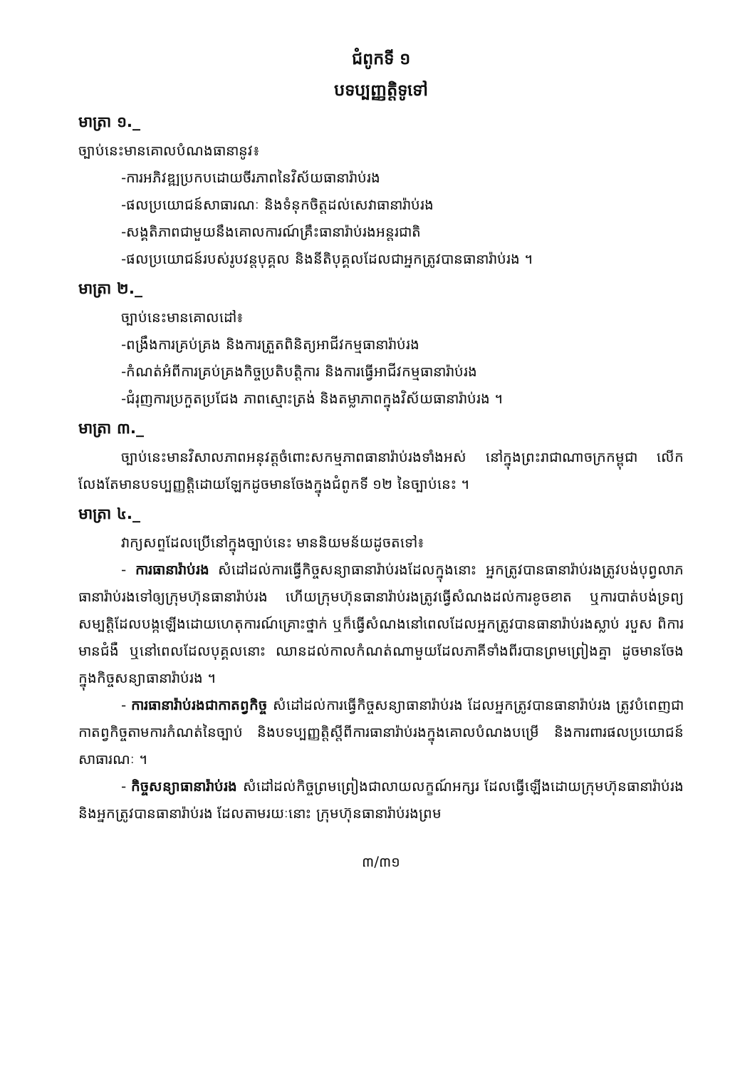ជំពូកទី ១
បទប្បញ្ញត្តិទូទៅ
មាត្រា ១._
ច្បាប់នេះមានគោលបំណងធានានូវ៖
-ការអភិវឌ្ឍប្រកបដោយចីរភាពនៃវិស័យធានារ៉ាប់រង
-ផលប្រយោជន៍សាធារណៈ និងទំនុកចិត្តដល់សេវាធានារ៉ាប់រង
-សង្គតិភាពជាមួយនឹងគោលការណ៍គ្រឹះធានារ៉ាប់រងអន្តរជាតិ
-ផលប្រយោជន៍របស់រូបវន្តបុគ្គល និងនីតិបុគ្គលដែលជាអ្នកត្រូវបានធានារ៉ាប់រង ។
មាត្រា ២._
ច្បាប់នេះមានគោលដៅ៖
-ពង្រឹងការគ្រប់គ្រង និងការត្រួតពិនិត្យអាជីវកម្មធានារ៉ាប់រង
-កំណត់អំពីការគ្រប់គ្រងកិច្ចប្រតិបត្តិការ និងការធ្វើអាជីវកម្មធានារ៉ាប់រង
-ជំរុញការប្រកួតប្រជែង ភាពស្មោះត្រង់ និងតម្លាភាពក្នុងវិស័យធានារ៉ាប់រង ។
មាត្រា ៣._
ច្បាប់នេះមានវិសាលភាពអនុវត្តចំពោះសកម្មភាពធានារ៉ាប់រងទាំងអស់ នៅក្នុងព្រះរាជាណាចក្រកម្ពុជា លើកលែងតែមានបទប្បញ្ញត្តិដោយឡែកដូចមានចែងក្នុងជំពូកទី ១២ នៃច្បាប់នេះ ។
មាត្រា ៤._
វាក្យសព្ទដែលប្រើនៅក្នុងច្បាប់នេះ មាននិយមន័យដូចតទៅ៖
- ការធានារ៉ាប់រង សំដៅដល់ការធ្វើកិច្ចសន្យាធានារ៉ាប់រងដែលក្នុងនោះ អ្នកត្រូវបានធានារ៉ាប់រងត្រូវបង់បុព្វលាភធានារ៉ាប់រងទៅឲ្យក្រុមហ៊ុនធានារ៉ាប់រង ហើយក្រុមហ៊ុនធានារ៉ាប់រងត្រូវធ្វើសំណងដល់ការខូចខាត ឬការបាត់បង់ទ្រព្យសម្បត្តិដែលបង្កឡើងដោយហេតុការណ៍គ្រោះថ្នាក់ ឬក៏ធ្វើសំណងនៅពេលដែលអ្នកត្រូវបានធានារ៉ាប់រងស្លាប់ របួស ពិការ មានជំងឺ ឬនៅពេលដែលបុគ្គលនោះ ឈានដល់កាលកំណត់ណាមួយដែលភាគីទាំងពីរបានព្រមព្រៀងគ្នា ដូចមានចែងក្នុងកិច្ចសន្យាធានារ៉ាប់រង ។
- ការធានារ៉ាប់រងជាកាតព្វកិច្ច សំដៅដល់ការធ្វើកិច្ចសន្យាធានារ៉ាប់រង ដែលអ្នកត្រូវបានធានារ៉ាប់រង ត្រូវបំពេញជាកាតព្វកិច្ចតាមការកំណត់នៃច្បាប់ និងបទប្បញ្ញត្តិស្តីពីការធានារ៉ាប់រងក្នុងគោលបំណងបម្រើ និងការពារផលប្រយោជន៍សាធារណៈ ។
- កិច្ចសន្យាធានារ៉ាប់រង សំដៅដល់កិច្ចព្រមព្រៀងជាលាយលក្ខណ៍អក្សរ ដែលធ្វើឡើងដោយក្រុមហ៊ុនធានារ៉ាប់រង និងអ្នកត្រូវបានធានារ៉ាប់រង ដែលតាមរយៈនោះ ក្រុមហ៊ុនធានារ៉ាប់រងព្រម
៣/៣១